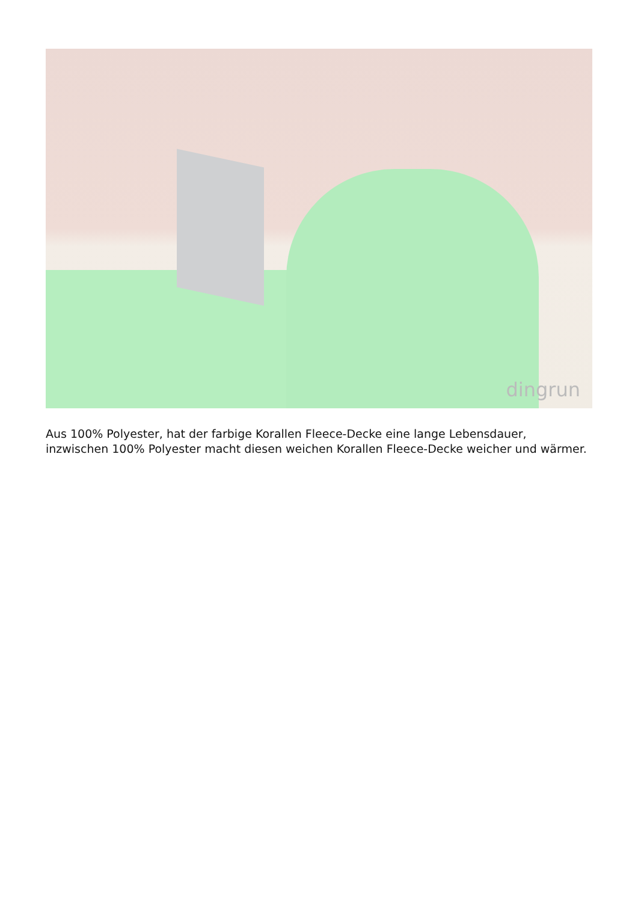dingrun
Aus 100% Polyester, hat der farbige Korallen Fleece-Decke eine lange Lebensdauer, inzwischen 100% Polyester macht diesen weichen Korallen Fleece-Decke weicher und wärmer.